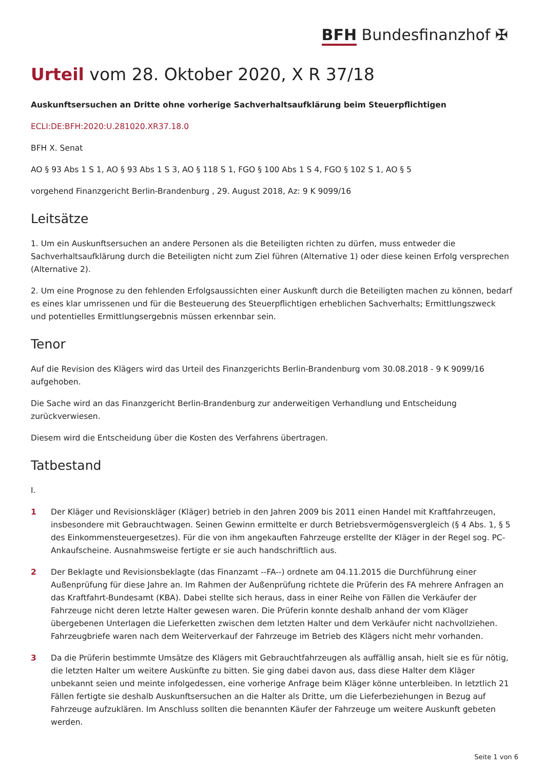BFH Bundesfinanzhof ✠
Urteil vom 28. Oktober 2020, X R 37/18
Auskunftsersuchen an Dritte ohne vorherige Sachverhaltsaufklärung beim Steuerpflichtigen
ECLI:DE:BFH:2020:U.281020.XR37.18.0
BFH X. Senat
AO § 93 Abs 1 S 1, AO § 93 Abs 1 S 3, AO § 118 S 1, FGO § 100 Abs 1 S 4, FGO § 102 S 1, AO § 5
vorgehend Finanzgericht Berlin-Brandenburg , 29. August 2018, Az: 9 K 9099/16
Leitsätze
1. Um ein Auskunftsersuchen an andere Personen als die Beteiligten richten zu dürfen, muss entweder die Sachverhaltsaufklärung durch die Beteiligten nicht zum Ziel führen (Alternative 1) oder diese keinen Erfolg versprechen (Alternative 2).
2. Um eine Prognose zu den fehlenden Erfolgsaussichten einer Auskunft durch die Beteiligten machen zu können, bedarf es eines klar umrissenen und für die Besteuerung des Steuerpflichtigen erheblichen Sachverhalts; Ermittlungszweck und potentielles Ermittlungsergebnis müssen erkennbar sein.
Tenor
Auf die Revision des Klägers wird das Urteil des Finanzgerichts Berlin-Brandenburg vom 30.08.2018 - 9 K 9099/16 aufgehoben.
Die Sache wird an das Finanzgericht Berlin-Brandenburg zur anderweitigen Verhandlung und Entscheidung zurückverwiesen.
Diesem wird die Entscheidung über die Kosten des Verfahrens übertragen.
Tatbestand
I.
1 Der Kläger und Revisionskläger (Kläger) betrieb in den Jahren 2009 bis 2011 einen Handel mit Kraftfahrzeugen, insbesondere mit Gebrauchtwagen. Seinen Gewinn ermittelte er durch Betriebsvermögensvergleich (§ 4 Abs. 1, § 5 des Einkommensteuergesetzes). Für die von ihm angekauften Fahrzeuge erstellte der Kläger in der Regel sog. PC-Ankaufscheine. Ausnahmsweise fertigte er sie auch handschriftlich aus.
2 Der Beklagte und Revisionsbeklagte (das Finanzamt --FA--) ordnete am 04.11.2015 die Durchführung einer Außenprüfung für diese Jahre an. Im Rahmen der Außenprüfung richtete die Prüferin des FA mehrere Anfragen an das Kraftfahrt-Bundesamt (KBA). Dabei stellte sich heraus, dass in einer Reihe von Fällen die Verkäufer der Fahrzeuge nicht deren letzte Halter gewesen waren. Die Prüferin konnte deshalb anhand der vom Kläger übergebenen Unterlagen die Lieferketten zwischen dem letzten Halter und dem Verkäufer nicht nachvollziehen. Fahrzeugbriefe waren nach dem Weiterverkauf der Fahrzeuge im Betrieb des Klägers nicht mehr vorhanden.
3 Da die Prüferin bestimmte Umsätze des Klägers mit Gebrauchtfahrzeugen als auffällig ansah, hielt sie es für nötig, die letzten Halter um weitere Auskünfte zu bitten. Sie ging dabei davon aus, dass diese Halter dem Kläger unbekannt seien und meinte infolgedessen, eine vorherige Anfrage beim Kläger könne unterbleiben. In letztlich 21 Fällen fertigte sie deshalb Auskunftsersuchen an die Halter als Dritte, um die Lieferbeziehungen in Bezug auf Fahrzeuge aufzuklären. Im Anschluss sollten die benannten Käufer der Fahrzeuge um weitere Auskunft gebeten werden.
Seite 1 von 6